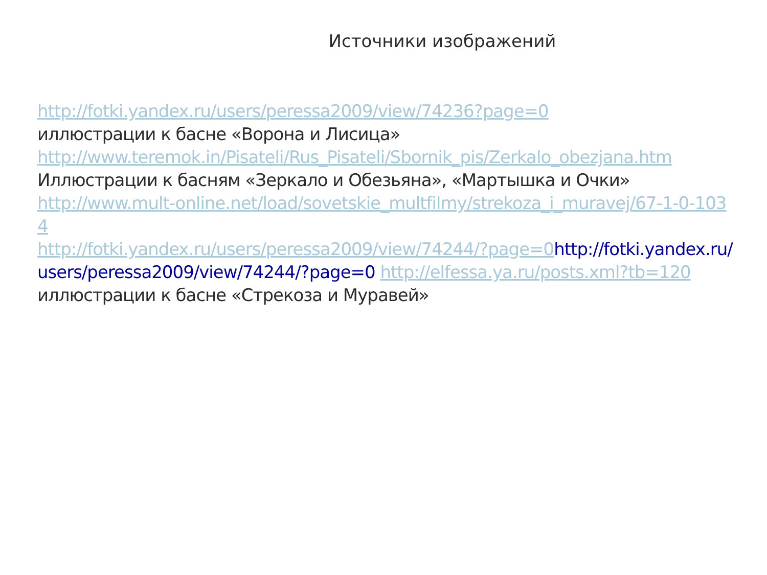Источники изображений
http://fotki.yandex.ru/users/peressa2009/view/74236?page=0
иллюстрации к басне «Ворона и Лисица»
http://www.teremok.in/Pisateli/Rus_Pisateli/Sbornik_pis/Zerkalo_obezjana.htm
Иллюстрации к басням «Зеркало и Обезьяна», «Мартышка и Очки»
http://www.mult-online.net/load/sovetskie_multfilmy/strekoza_i_muravej/67-1-0-1034
http://fotki.yandex.ru/users/peressa2009/view/74244/?page=0 http://fotki.yandex.ru/users/peressa2009/view/74244/?page=0 http://elfessa.ya.ru/posts.xml?tb=120
иллюстрации к басне «Стрекоза и Муравей»